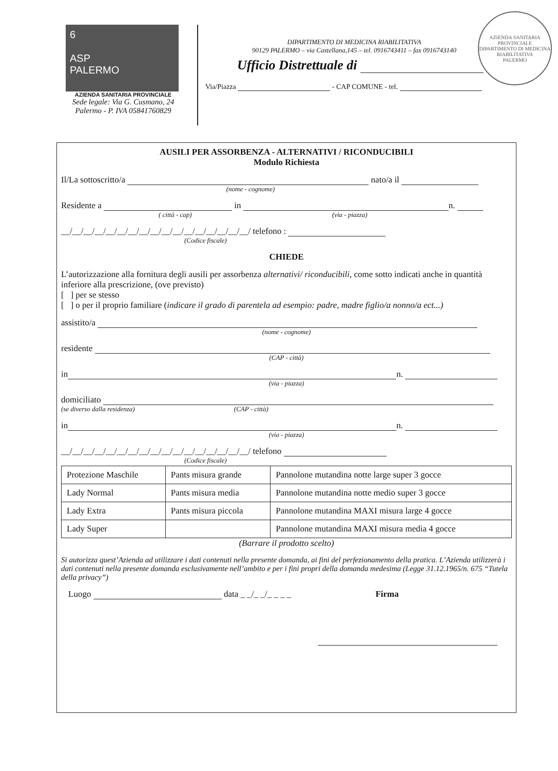6
ASP
PALERMO
AZIENDA SANITARIA PROVINCIALE
Sede legale: Via G. Cusmano, 24
Palermo - P. IVA 05841760829
DIPARTIMENTO DI MEDICINA RIABILITATIVA
90129 PALERMO – via Castellana,145 – tel. 0916743411 – fax 0916743140
Ufficio Distrettuale di
Via/Piazza - CAP COMUNE - tel.
AZIENDA SANITARIA PROVINCIALE
DIPARTIMENTO DI MEDICINA RIABILITATIVA
PALERMO
AUSILI PER ASSORBENZA - ALTERNATIVI / RICONDUCIBILI
Modulo Richiesta
Il/La sottoscritto/a nato/a il
(nome - cognome)
Residente a in n.
( città - cap) (via - piazza)
__/__/__/__/__/__/__/__/__/__/__/__/__/__/__/__/__/ telefono :
(Codice fiscale)
CHIEDE
L’autorizzazione alla fornitura degli ausili per assorbenza alternativi/ riconducibili, come sotto indicati anche in quantità inferiore alla prescrizione, (ove previsto)
[ ] per se stesso
[ ] o per il proprio familiare (indicare il grado di parentela ad esempio: padre, madre figlio/a nonno/a ect...)
assistito/a
(nome - cognome)
residente
(CAP - città)
in n.
(via - piazza)
domiciliato
(se diverso dalla residenza) (CAP - città)
in n.
(via - piazza)
__/__/__/__/__/__/__/__/__/__/__/__/__/__/__/__/__/ telefono
(Codice fiscale)
| Protezione Maschile | Pants misura grande | Pannolone mutandina notte large super 3 gocce |
| Lady Normal | Pants misura media | Pannolone mutandina notte medio super 3 gocce |
| Lady Extra | Pants misura piccola | Pannolone mutandina MAXI misura large 4 gocce |
| Lady Super | | Pannolone mutandina MAXI misura media 4 gocce |
(Barrare il prodotto scelto)
Si autorizza quest’Azienda ad utilizzare i dati contenuti nella presente domanda, ai fini del perfezionamento della pratica. L’Azienda utilizzerà i dati contenuti nella presente domanda esclusivamente nell’ambito e per i fini propri della domanda medesima (Legge 31.12.1965/n. 675 “Tutela della privacy”)
Luogo data _ _/_ _/_ _ _ _ Firma